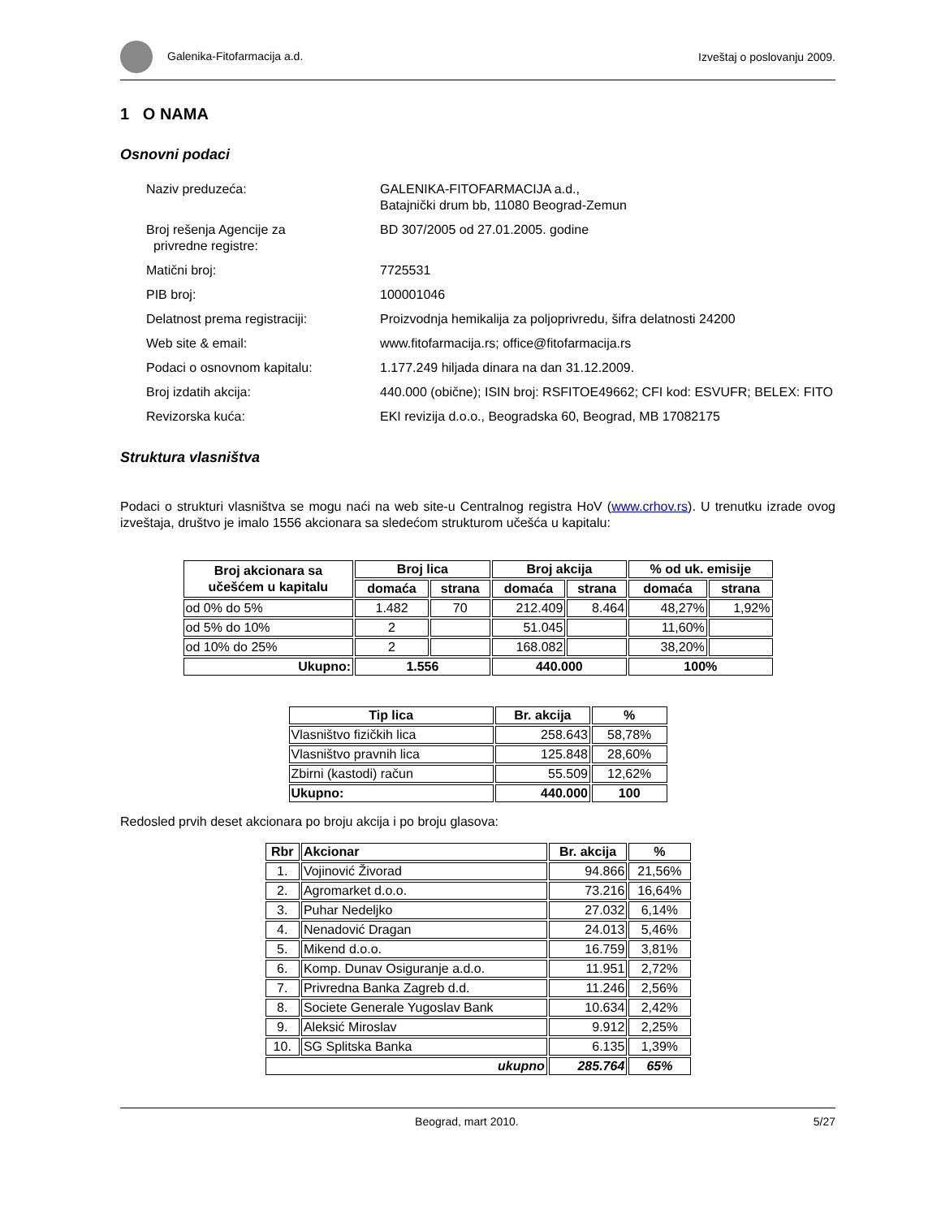Galenika-Fitofarmacija a.d. Izveštaj o poslovanju 2009.
1 O NAMA
Osnovni podaci
| Naziv preduzeća: | GALENIKA-FITOFARMACIJA a.d., Batajnički drum bb, 11080 Beograd-Zemun |
| Broj rešenja Agencije za privredne registre: | BD 307/2005 od 27.01.2005. godine |
| Matični broj: | 7725531 |
| PIB broj: | 100001046 |
| Delatnost prema registraciji: | Proizvodnja hemikalija za poljoprivredu, šifra delatnosti 24200 |
| Web site & email: | www.fitofarmacija.rs; office@fitofarmacija.rs |
| Podaci o osnovnom kapitalu: | 1.177.249 hiljada dinara na dan 31.12.2009. |
| Broj izdatih akcija: | 440.000 (obične); ISIN broj: RSFITOE49662; CFI kod: ESVUFR; BELEX: FITO |
| Revizorska kuća: | EKI revizija d.o.o., Beogradska 60, Beograd, MB 17082175 |
Struktura vlasništva
Podaci o strukturi vlasništva se mogu naći na web site-u Centralnog registra HoV (www.crhov.rs). U trenutku izrade ovog izveštaja, društvo je imalo 1556 akcionara sa sledećom strukturom učešća u kapitalu:
| Broj akcionara sa učešćem u kapitalu | Broj lica | | Broj akcija | | % od uk. emisije | |
| --- | --- | --- | --- | --- | --- | --- |
| | domaća | strana | domaća | strana | domaća | strana |
| od 0% do 5% | 1.482 | 70 | 212.409 | 8.464 | 48,27% | 1,92% |
| od 5% do 10% | 2 | | 51.045 | | 11,60% | |
| od 10% do 25% | 2 | | 168.082 | | 38,20% | |
| Ukupno: | 1.556 | | 440.000 | | 100% | |
| Tip lica | Br. akcija | % |
| --- | --- | --- |
| Vlasništvo fizičkih lica | 258.643 | 58,78% |
| Vlasništvo pravnih lica | 125.848 | 28,60% |
| Zbirni (kastodi) račun | 55.509 | 12,62% |
| Ukupno: | 440.000 | 100 |
Redosled prvih deset akcionara po broju akcija i po broju glasova:
| Rbr | Akcionar | Br. akcija | % |
| --- | --- | --- | --- |
| 1. | Vojinović Živorad | 94.866 | 21,56% |
| 2. | Agromarket d.o.o. | 73.216 | 16,64% |
| 3. | Puhar Nedeljko | 27.032 | 6,14% |
| 4. | Nenadović Dragan | 24.013 | 5,46% |
| 5. | Mikend d.o.o. | 16.759 | 3,81% |
| 6. | Komp. Dunav Osiguranje a.d.o. | 11.951 | 2,72% |
| 7. | Privredna Banka Zagreb d.d. | 11.246 | 2,56% |
| 8. | Societe Generale Yugoslav Bank | 10.634 | 2,42% |
| 9. | Aleksić Miroslav | 9.912 | 2,25% |
| 10. | SG Splitska Banka | 6.135 | 1,39% |
| ukupno | | 285.764 | 65% |
Beograd, mart 2010. 5/27